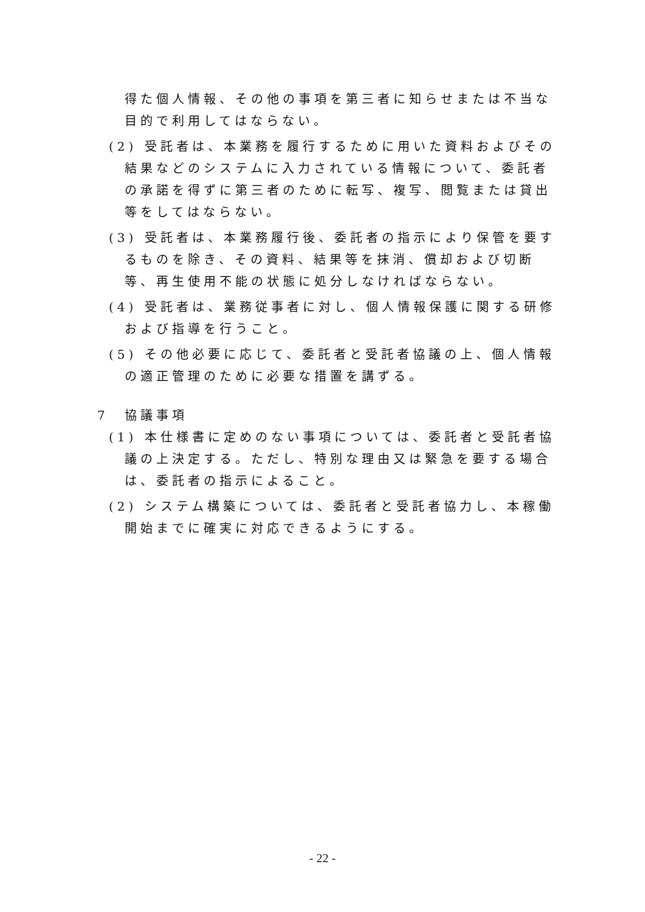得た個人情報、その他の事項を第三者に知らせまたは不当な目的で利用してはならない。
(2) 受託者は、本業務を履行するために用いた資料およびその結果などのシステムに入力されている情報について、委託者の承諾を得ずに第三者のために転写、複写、閲覧または貸出等をしてはならない。
(3) 受託者は、本業務履行後、委託者の指示により保管を要するものを除き、その資料、結果等を抹消、償却および切断等、再生使用不能の状態に処分しなければならない。
(4) 受託者は、業務従事者に対し、個人情報保護に関する研修および指導を行うこと。
(5) その他必要に応じて、委託者と受託者協議の上、個人情報の適正管理のために必要な措置を講ずる。
7　協議事項
(1) 本仕様書に定めのない事項については、委託者と受託者協議の上決定する。ただし、特別な理由又は緊急を要する場合は、委託者の指示によること。
(2) システム構築については、委託者と受託者協力し、本稼働開始までに確実に対応できるようにする。
- 22 -